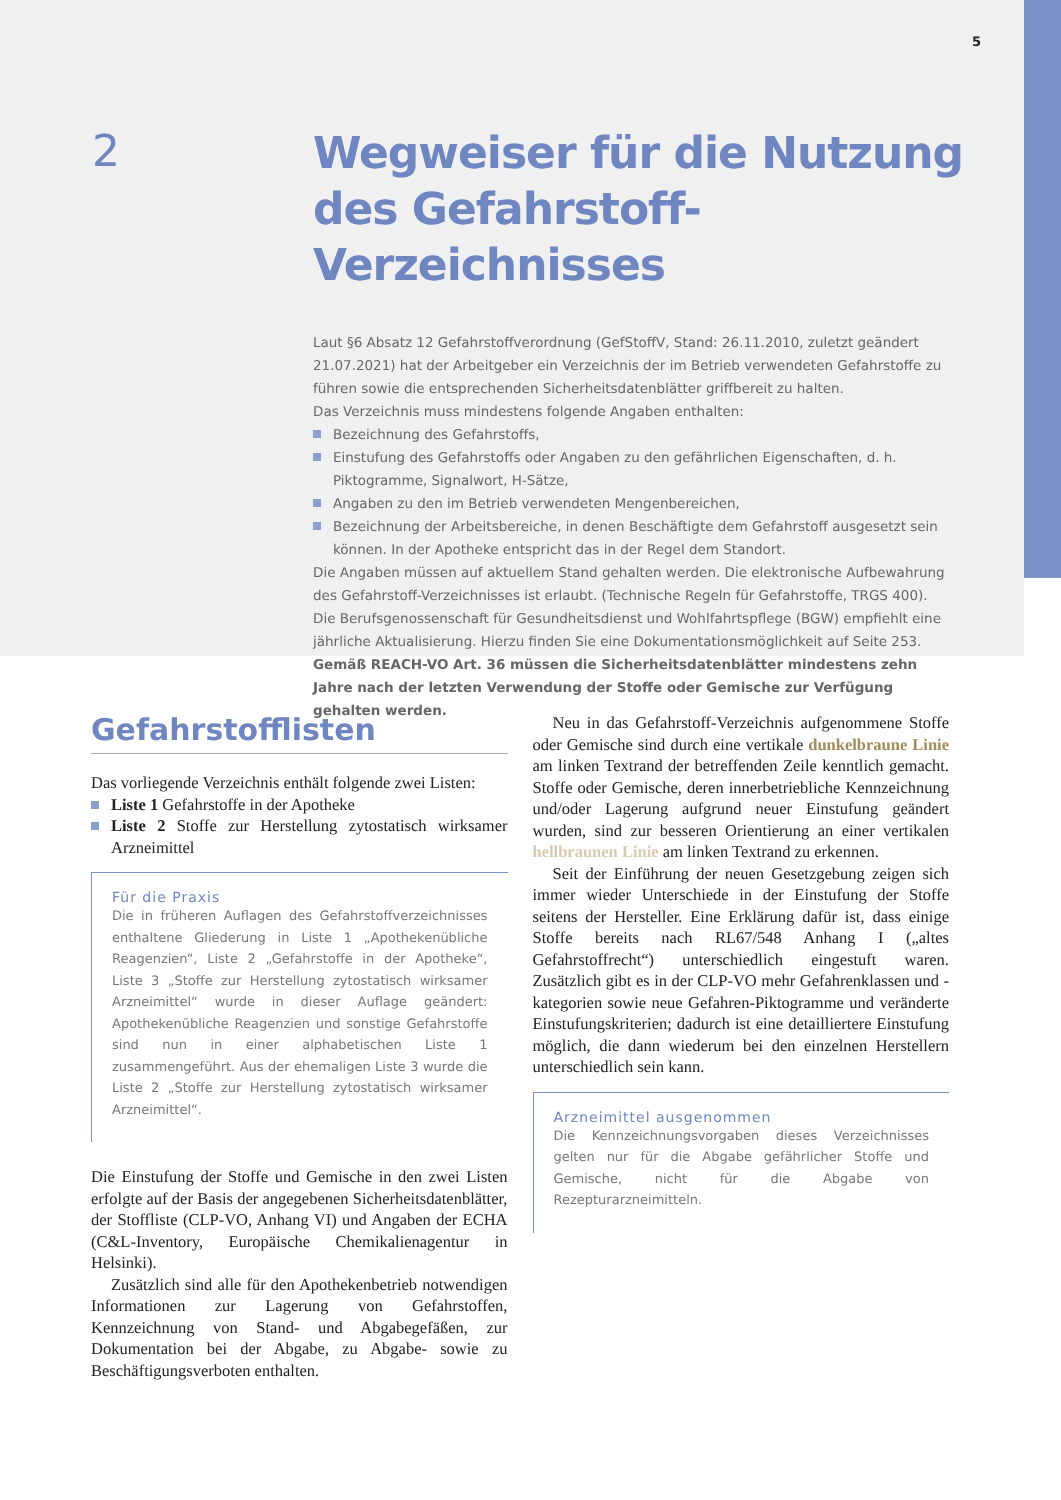5
2
Wegweiser für die Nutzung
des Gefahrstoff-Verzeichnisses
Laut §6 Absatz 12 Gefahrstoffverordnung (GefStoffV, Stand: 26.11.2010, zuletzt geändert 21.07.2021) hat der Arbeitgeber ein Verzeichnis der im Betrieb verwendeten Gefahrstoffe zu führen sowie die entsprechenden Sicherheitsdatenblätter griffbereit zu halten.
Das Verzeichnis muss mindestens folgende Angaben enthalten:
Bezeichnung des Gefahrstoffs,
Einstufung des Gefahrstoffs oder Angaben zu den gefährlichen Eigenschaften, d. h. Piktogramme, Signalwort, H-Sätze,
Angaben zu den im Betrieb verwendeten Mengenbereichen,
Bezeichnung der Arbeitsbereiche, in denen Beschäftigte dem Gefahrstoff ausgesetzt sein können. In der Apotheke entspricht das in der Regel dem Standort.
Die Angaben müssen auf aktuellem Stand gehalten werden. Die elektronische Aufbewahrung des Gefahrstoff-Verzeichnisses ist erlaubt. (Technische Regeln für Gefahrstoffe, TRGS 400). Die Berufsgenossenschaft für Gesundheitsdienst und Wohlfahrtspflege (BGW) empfiehlt eine jährliche Aktualisierung. Hierzu finden Sie eine Dokumentationsmöglichkeit auf Seite 253. Gemäß REACH-VO Art. 36 müssen die Sicherheitsdatenblätter mindestens zehn Jahre nach der letzten Verwendung der Stoffe oder Gemische zur Verfügung gehalten werden.
Gefahrstofflisten
Das vorliegende Verzeichnis enthält folgende zwei Listen:
Liste 1 Gefahrstoffe in der Apotheke
Liste 2 Stoffe zur Herstellung zytostatisch wirksamer Arzneimittel
Für die Praxis
Die in früheren Auflagen des Gefahrstoffverzeichnisses enthaltene Gliederung in Liste 1 „Apothekenübliche Reagenzien“, Liste 2 „Gefahrstoffe in der Apotheke“, Liste 3 „Stoffe zur Herstellung zytostatisch wirksamer Arzneimittel“ wurde in dieser Auflage geändert: Apothekenübliche Reagenzien und sonstige Gefahrstoffe sind nun in einer alphabetischen Liste 1 zusammengeführt. Aus der ehemaligen Liste 3 wurde die Liste 2 „Stoffe zur Herstellung zytostatisch wirksamer Arzneimittel“.
Die Einstufung der Stoffe und Gemische in den zwei Listen erfolgte auf der Basis der angegebenen Sicherheitsdatenblätter, der Stoffliste (CLP-VO, Anhang VI) und Angaben der ECHA (C&L-Inventory, Europäische Chemikalienagentur in Helsinki).
Zusätzlich sind alle für den Apothekenbetrieb notwendigen Informationen zur Lagerung von Gefahrstoffen, Kennzeichnung von Stand- und Abgabegefäßen, zur Dokumentation bei der Abgabe, zu Abgabe- sowie zu Beschäftigungsverboten enthalten.
Neu in das Gefahrstoff-Verzeichnis aufgenommene Stoffe oder Gemische sind durch eine vertikale dunkelbraune Linie am linken Textrand der betreffenden Zeile kenntlich gemacht. Stoffe oder Gemische, deren innerbetriebliche Kennzeichnung und/oder Lagerung aufgrund neuer Einstufung geändert wurden, sind zur besseren Orientierung an einer vertikalen hellbraunen Linie am linken Textrand zu erkennen.
Seit der Einführung der neuen Gesetzgebung zeigen sich immer wieder Unterschiede in der Einstufung der Stoffe seitens der Hersteller. Eine Erklärung dafür ist, dass einige Stoffe bereits nach RL67/548 Anhang I („altes Gefahrstoffrecht“) unterschiedlich eingestuft waren. Zusätzlich gibt es in der CLP-VO mehr Gefahrenklassen und -kategorien sowie neue Gefahren-Piktogramme und veränderte Einstufungskriterien; dadurch ist eine detailliertere Einstufung möglich, die dann wiederum bei den einzelnen Herstellern unterschiedlich sein kann.
Arzneimittel ausgenommen
Die Kennzeichnungsvorgaben dieses Verzeichnisses gelten nur für die Abgabe gefährlicher Stoffe und Gemische, nicht für die Abgabe von Rezepturarzneimitteln.